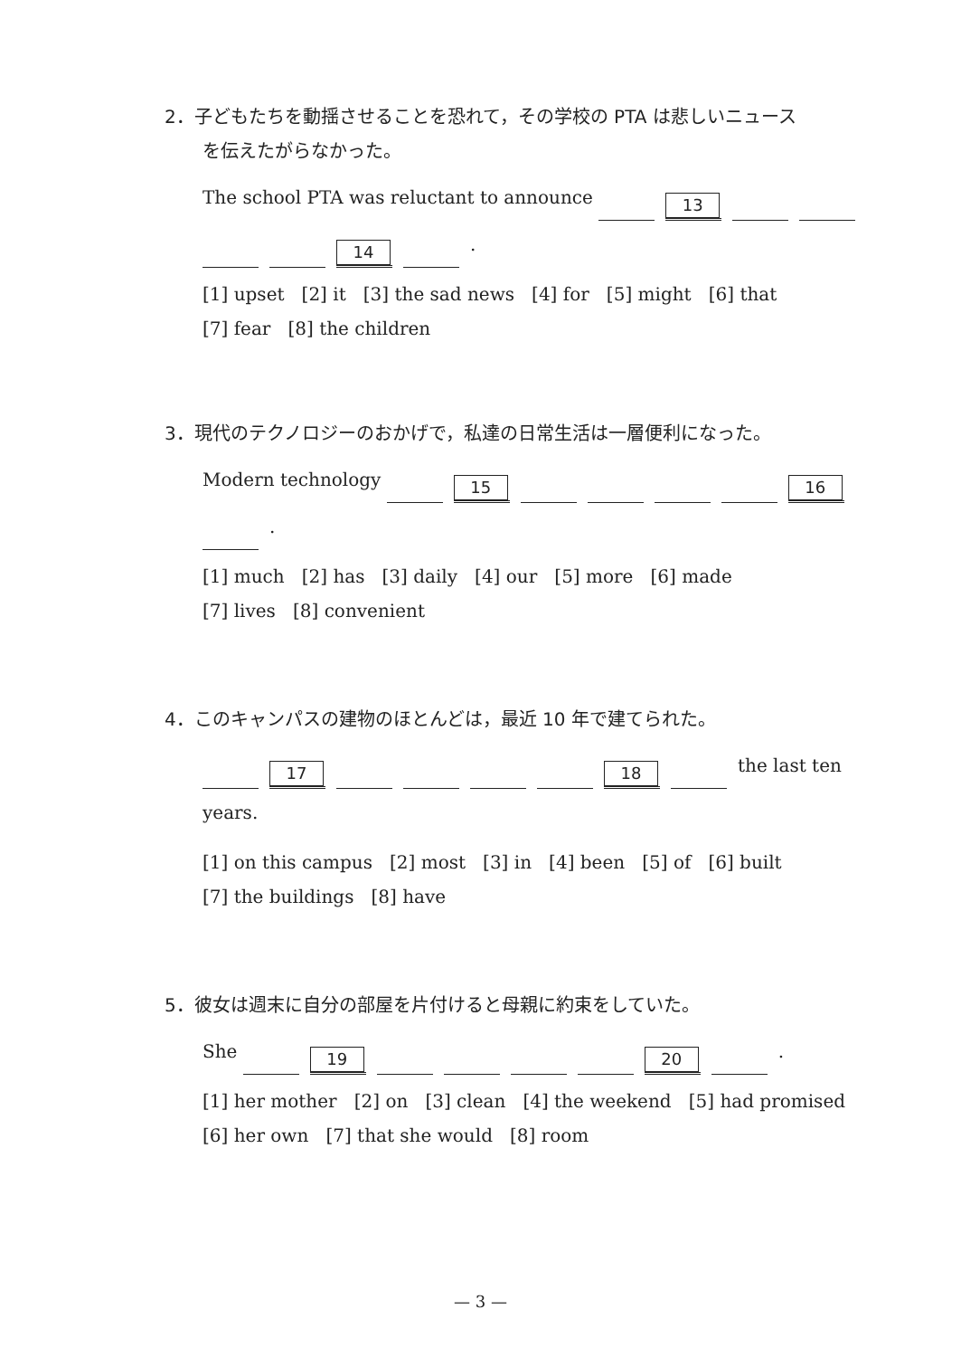2．子どもたちを動揺させることを恐れて，その学校の PTA は悲しいニュース
を伝えたがらなかった。
The school PTA was reluctant to announce 13
14 .
[1] upset [2] it [3] the sad news [4] for [5] might [6] that
[7] fear [8] the children
3．現代のテクノロジーのおかげで，私達の日常生活は一層便利になった。
Modern technology 15 16
.
[1] much [2] has [3] daily [4] our [5] more [6] made
[7] lives [8] convenient
4．このキャンパスの建物のほとんどは，最近 10 年で建てられた。
17 18 the last ten
years.
[1] on this campus [2] most [3] in [4] been [5] of [6] built
[7] the buildings [8] have
5．彼女は週末に自分の部屋を片付けると母親に約束をしていた。
She 19 20 .
[1] her mother [2] on [3] clean [4] the weekend [5] had promised
[6] her own [7] that she would [8] room
— 3 —